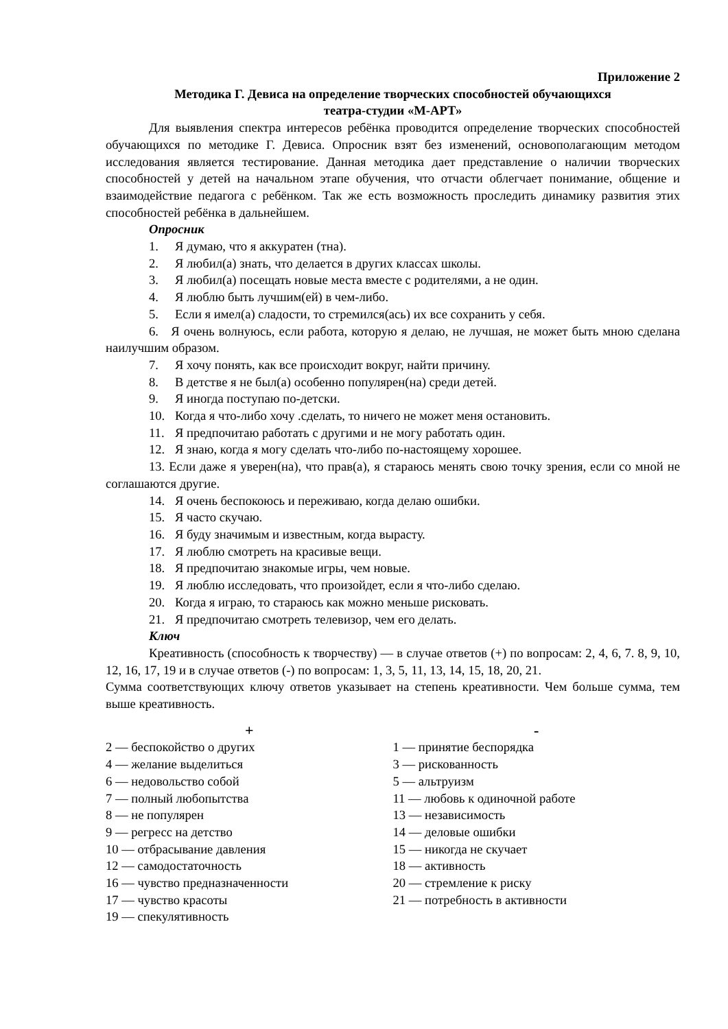Приложение 2
Методика Г. Девиса на определение творческих способностей обучающихся
театра-студии «М-АРТ»
Для выявления спектра интересов ребёнка проводится определение творческих способностей обучающихся по методике Г. Девиса. Опросник взят без изменений, основополагающим методом исследования является тестирование. Данная методика дает представление о наличии творческих способностей у детей на начальном этапе обучения, что отчасти облегчает понимание, общение и взаимодействие педагога с ребёнком. Так же есть возможность проследить динамику развития этих способностей ребёнка в дальнейшем.
Опросник
1. Я думаю, что я аккуратен (тна).
2. Я любил(а) знать, что делается в других классах школы.
3. Я любил(а) посещать новые места вместе с родителями, а не один.
4. Я люблю быть лучшим(ей) в чем-либо.
5. Если я имел(а) сладости, то стремился(ась) их все сохранить у себя.
6. Я очень волнуюсь, если работа, которую я делаю, не лучшая, не может быть мною сделана наилучшим образом.
7. Я хочу понять, как все происходит вокруг, найти причину.
8. В детстве я не был(а) особенно популярен(на) среди детей.
9. Я иногда поступаю по-детски.
10. Когда я что-либо хочу .сделать, то ничего не может меня остановить.
11. Я предпочитаю работать с другими и не могу работать один.
12. Я знаю, когда я могу сделать что-либо по-настоящему хорошее.
13. Если даже я уверен(на), что прав(а), я стараюсь менять свою точку зрения, если со мной не соглашаются другие.
14. Я очень беспокоюсь и переживаю, когда делаю ошибки.
15. Я часто скучаю.
16. Я буду значимым и известным, когда вырасту.
17. Я люблю смотреть на красивые вещи.
18. Я предпочитаю знакомые игры, чем новые.
19. Я люблю исследовать, что произойдет, если я что-либо сделаю.
20. Когда я играю, то стараюсь как можно меньше рисковать.
21. Я предпочитаю смотреть телевизор, чем его делать.
Ключ
Креативность (способность к творчеству) — в случае ответов (+) по вопросам: 2, 4, 6, 7. 8, 9, 10, 12, 16, 17, 19 и в случае ответов (-) по вопросам: 1, 3, 5, 11, 13, 14, 15, 18, 20, 21.
Сумма соответствующих ключу ответов указывает на степень креативности. Чем больше сумма, тем выше креативность.
| + | - |
| --- | --- |
| 2 — беспокойство о других | 1 — принятие беспорядка |
| 4 — желание выделиться | 3 — рискованность |
| 6 — недовольство собой | 5 — альтруизм |
| 7 — полный любопытства | 11 — любовь к одиночной работе |
| 8 — не популярен | 13 — независимость |
| 9 — регресс на детство | 14 — деловые ошибки |
| 10 — отбрасывание давления | 15 — никогда не скучает |
| 12 — самодостаточность | 18 — активность |
| 16 — чувство предназначенности | 20 — стремление к риску |
| 17 — чувство красоты | 21 — потребность в активности |
| 19 — спекулятивность | |